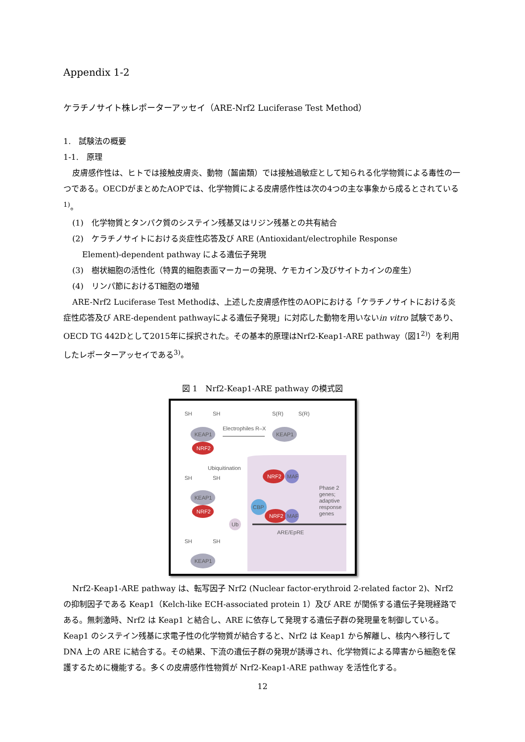Appendix 1-2
ケラチノサイト株レポーターアッセイ（ARE-Nrf2 Luciferase Test Method）
1.　試験法の概要
1-1.　原理
皮膚感作性は、ヒトでは接触皮膚炎、動物（齧歯類）では接触過敏症として知られる化学物質による毒性の一つである。OECDがまとめたAOPでは、化学物質による皮膚感作性は次の4つの主な事象から成るとされている<sup>1)</sup>。
(1)　化学物質とタンパク質のシステイン残基又はリジン残基との共有結合
(2)　ケラチノサイトにおける炎症性応答及び ARE (Antioxidant/electrophile Response
Element)-dependent pathway による遺伝子発現
(3)　樹状細胞の活性化（特異的細胞表面マーカーの発現、ケモカイン及びサイトカインの産生）
(4)　リンパ節におけるT細胞の増殖
ARE-Nrf2 Luciferase Test Methodは、上述した皮膚感作性のAOPにおける「ケラチノサイトにおける炎症性応答及び ARE-dependent pathwayによる遺伝子発現」に対応した動物を用いないin vitro 試験であり、OECD TG 442Dとして2015年に採択された。その基本的原理はNrf2-Keap1-ARE pathway（図1<sup>2)</sup>）を利用したレポーターアッセイである<sup>3)</sup>。
図 1　Nrf2-Keap1-ARE pathway の模式図
SH
SH
S(R)
S(R)
Electrophiles R–X
KEAP1
NRF2
KEAP1
Ubiquitination
SH
SH
KEAP1
NRF2
Ub
SH
SH
KEAP1
NRF2
MAF
CBP
NRF2
MAF
Phase 2
genes;
adaptive
response
genes
ARE/EpRE
Nrf2-Keap1-ARE pathway は、転写因子 Nrf2 (Nuclear factor-erythroid 2-related factor 2)、Nrf2 の抑制因子である Keap1（Kelch-like ECH-associated protein 1）及び ARE が関係する遺伝子発現経路である。無刺激時、Nrf2 は Keap1 と結合し、ARE に依存して発現する遺伝子群の発現量を制御している。Keap1 のシステイン残基に求電子性の化学物質が結合すると、Nrf2 は Keap1 から解離し、核内へ移行して DNA 上の ARE に結合する。その結果、下流の遺伝子群の発現が誘導され、化学物質による障害から細胞を保護するために機能する。多くの皮膚感作性物質が Nrf2-Keap1-ARE pathway を活性化する。
12